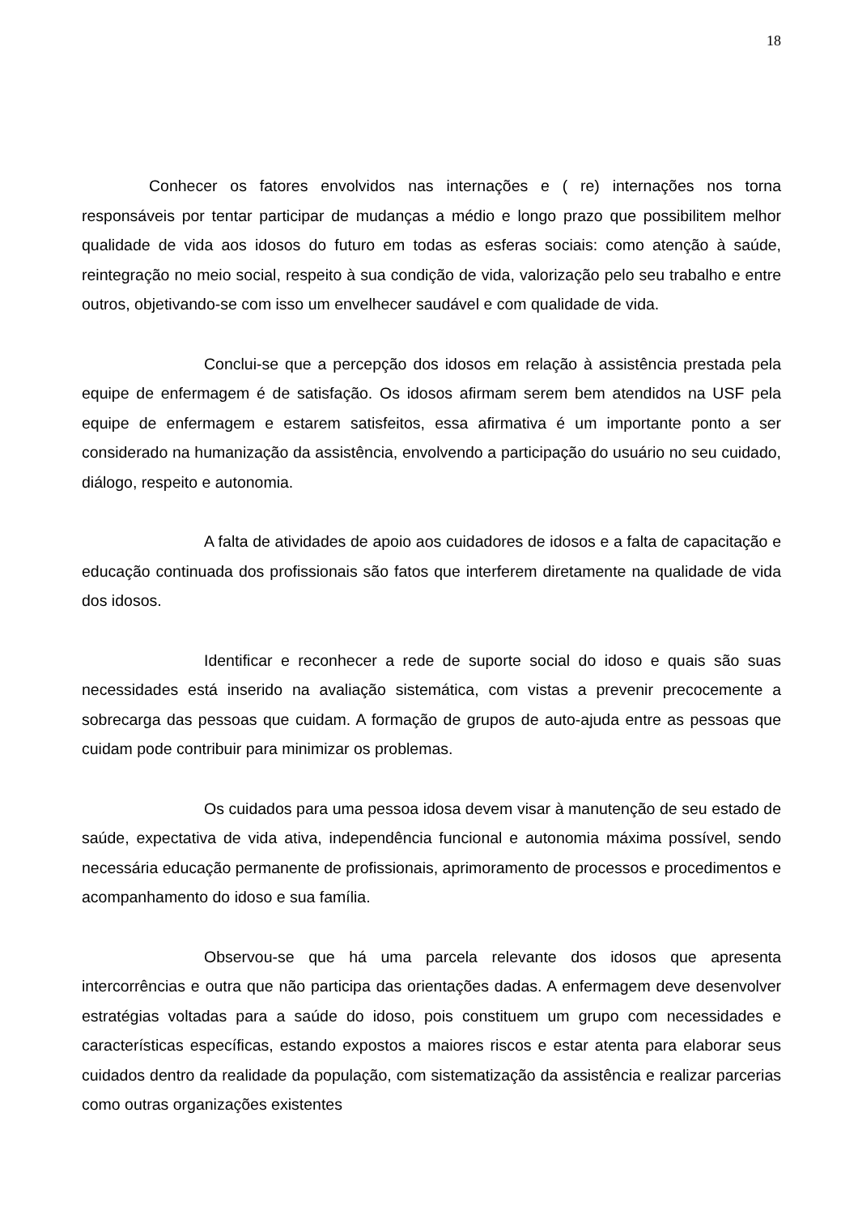18
Conhecer os fatores envolvidos nas internações e ( re) internações nos torna responsáveis por tentar participar de mudanças a médio e longo prazo que possibilitem melhor qualidade de vida aos idosos do futuro em todas as esferas sociais: como atenção à saúde, reintegração no meio social, respeito à sua condição de vida, valorização pelo seu trabalho e entre outros, objetivando-se com isso um envelhecer saudável e com qualidade de vida.
Conclui-se que a percepção dos idosos em relação à assistência prestada pela equipe de enfermagem é de satisfação. Os idosos afirmam serem bem atendidos na USF pela equipe de enfermagem e estarem satisfeitos, essa afirmativa é um importante ponto a ser considerado na humanização da assistência, envolvendo a participação do usuário no seu cuidado, diálogo, respeito e autonomia.
A falta de atividades de apoio aos cuidadores de idosos e a falta de capacitação e educação continuada dos profissionais são fatos que interferem diretamente na qualidade de vida dos idosos.
Identificar e reconhecer a rede de suporte social do idoso e quais são suas necessidades está inserido na avaliação sistemática, com vistas a prevenir precocemente a sobrecarga das pessoas que cuidam. A formação de grupos de auto-ajuda entre as pessoas que cuidam pode contribuir para minimizar os problemas.
Os cuidados para uma pessoa idosa devem visar à manutenção de seu estado de saúde, expectativa de vida ativa, independência funcional e autonomia máxima possível, sendo necessária educação permanente de profissionais, aprimoramento de processos e procedimentos e acompanhamento do idoso e sua família.
Observou-se que há uma parcela relevante dos idosos que apresenta intercorrências e outra que não participa das orientações dadas. A enfermagem deve desenvolver estratégias voltadas para a saúde do idoso, pois constituem um grupo com necessidades e características específicas, estando expostos a maiores riscos e estar atenta para elaborar seus cuidados dentro da realidade da população, com sistematização da assistência e realizar parcerias como outras organizações existentes